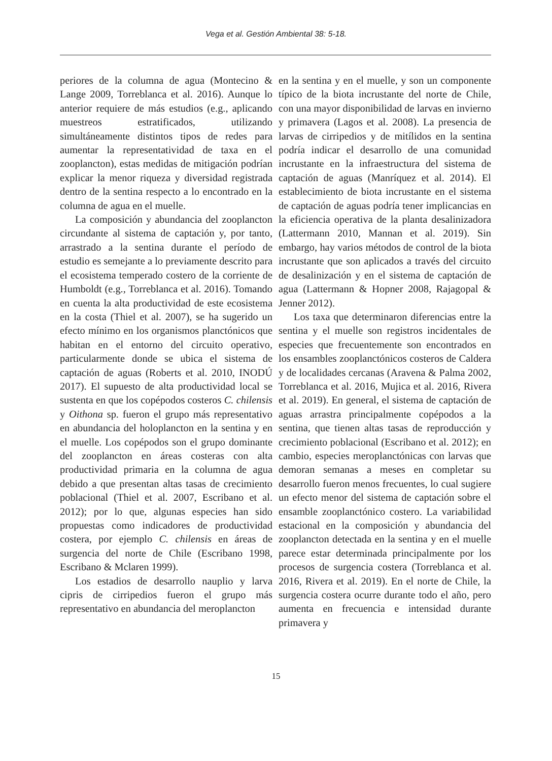Vega et al. Gestión Ambiental 38: 5-18.
periores de la columna de agua (Montecino & Lange 2009, Torreblanca et al. 2016). Aunque lo anterior requiere de más estudios (e.g., aplicando muestreos estratificados, utilizando simultáneamente distintos tipos de redes para aumentar la representatividad de taxa en el zooplancton), estas medidas de mitigación podrían explicar la menor riqueza y diversidad registrada dentro de la sentina respecto a lo encontrado en la columna de agua en el muelle.
La composición y abundancia del zooplancton circundante al sistema de captación y, por tanto, arrastrado a la sentina durante el período de estudio es semejante a lo previamente descrito para el ecosistema temperado costero de la corriente de Humboldt (e.g., Torreblanca et al. 2016). Tomando en cuenta la alta productividad de este ecosistema en la costa (Thiel et al. 2007), se ha sugerido un efecto mínimo en los organismos planctónicos que habitan en el entorno del circuito operativo, particularmente donde se ubica el sistema de captación de aguas (Roberts et al. 2010, INODÚ 2017). El supuesto de alta productividad local se sustenta en que los copépodos costeros C. chilensis y Oithona sp. fueron el grupo más representativo en abundancia del holoplancton en la sentina y en el muelle. Los copépodos son el grupo dominante del zooplancton en áreas costeras con alta productividad primaria en la columna de agua debido a que presentan altas tasas de crecimiento poblacional (Thiel et al. 2007, Escribano et al. 2012); por lo que, algunas especies han sido propuestas como indicadores de productividad costera, por ejemplo C. chilensis en áreas de surgencia del norte de Chile (Escribano 1998, Escribano & Mclaren 1999).
Los estadios de desarrollo nauplio y larva cipris de cirripedios fueron el grupo más representativo en abundancia del meroplancton
en la sentina y en el muelle, y son un componente típico de la biota incrustante del norte de Chile, con una mayor disponibilidad de larvas en invierno y primavera (Lagos et al. 2008). La presencia de larvas de cirripedios y de mitílidos en la sentina podría indicar el desarrollo de una comunidad incrustante en la infraestructura del sistema de captación de aguas (Manríquez et al. 2014). El establecimiento de biota incrustante en el sistema de captación de aguas podría tener implicancias en la eficiencia operativa de la planta desalinizadora (Lattermann 2010, Mannan et al. 2019). Sin embargo, hay varios métodos de control de la biota incrustante que son aplicados a través del circuito de desalinización y en el sistema de captación de agua (Lattermann & Hopner 2008, Rajagopal & Jenner 2012).
Los taxa que determinaron diferencias entre la sentina y el muelle son registros incidentales de especies que frecuentemente son encontrados en los ensambles zooplanctónicos costeros de Caldera y de localidades cercanas (Aravena & Palma 2002, Torreblanca et al. 2016, Mujica et al. 2016, Rivera et al. 2019). En general, el sistema de captación de aguas arrastra principalmente copépodos a la sentina, que tienen altas tasas de reproducción y crecimiento poblacional (Escribano et al. 2012); en cambio, especies meroplanctónicas con larvas que demoran semanas a meses en completar su desarrollo fueron menos frecuentes, lo cual sugiere un efecto menor del sistema de captación sobre el ensamble zooplanctónico costero. La variabilidad estacional en la composición y abundancia del zooplancton detectada en la sentina y en el muelle parece estar determinada principalmente por los procesos de surgencia costera (Torreblanca et al. 2016, Rivera et al. 2019). En el norte de Chile, la surgencia costera ocurre durante todo el año, pero aumenta en frecuencia e intensidad durante primavera y
15